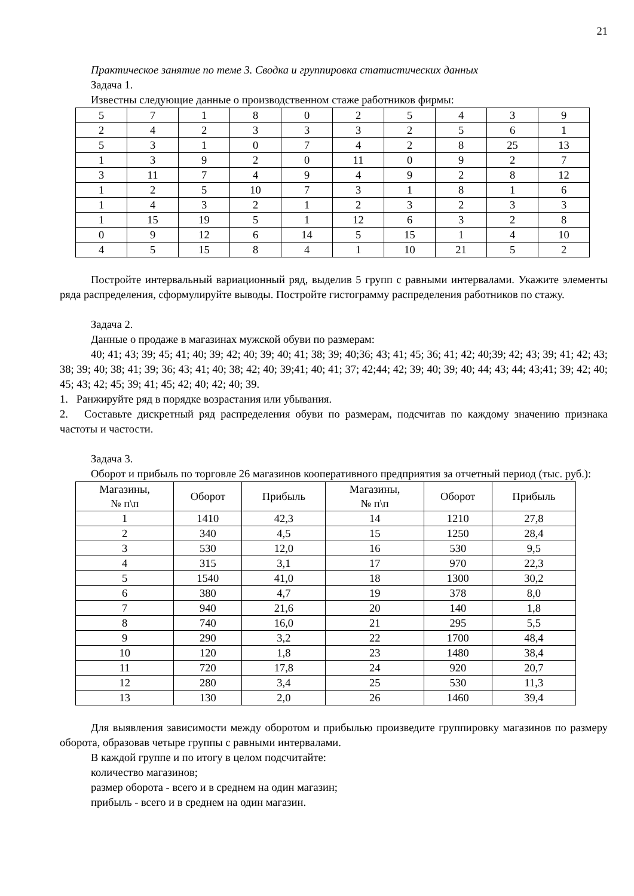21
Практическое занятие по теме 3. Сводка и группировка статистических данных
Задача 1.
Известны следующие данные о производственном стаже работников фирмы:
| 5 | 7 | 1 | 8 | 0 | 2 | 5 | 4 | 3 | 9 |
| 2 | 4 | 2 | 3 | 3 | 3 | 2 | 5 | 6 | 1 |
| 5 | 3 | 1 | 0 | 7 | 4 | 2 | 8 | 25 | 13 |
| 1 | 3 | 9 | 2 | 0 | 11 | 0 | 9 | 2 | 7 |
| 3 | 11 | 7 | 4 | 9 | 4 | 9 | 2 | 8 | 12 |
| 1 | 2 | 5 | 10 | 7 | 3 | 1 | 8 | 1 | 6 |
| 1 | 4 | 3 | 2 | 1 | 2 | 3 | 2 | 3 | 3 |
| 1 | 15 | 19 | 5 | 1 | 12 | 6 | 3 | 2 | 8 |
| 0 | 9 | 12 | 6 | 14 | 5 | 15 | 1 | 4 | 10 |
| 4 | 5 | 15 | 8 | 4 | 1 | 10 | 21 | 5 | 2 |
Постройте интервальный вариационный ряд, выделив 5 групп с равными интервалами. Укажите элементы ряда распределения, сформулируйте выводы. Постройте гистограмму распределения работников по стажу.
Задача 2.
Данные о продаже в магазинах мужской обуви по размерам:
40; 41; 43; 39; 45; 41; 40; 39; 42; 40; 39; 40; 41; 38; 39; 40;36; 43; 41; 45; 36; 41; 42; 40;39; 42; 43; 39; 41; 42; 43; 38; 39; 40; 38; 41; 39; 36; 43; 41; 40; 38; 42; 40; 39;41; 40; 41; 37; 42;44; 42; 39; 40; 39; 40; 44; 43; 44; 43;41; 39; 42; 40; 45; 43; 42; 45; 39; 41; 45; 42; 40; 42; 40; 39.
1. Ранжируйте ряд в порядке возрастания или убывания.
2. Составьте дискретный ряд распределения обуви по размерам, подсчитав по каждому значению признака частоты и частости.
Задача 3.
Оборот и прибыль по торговле 26 магазинов кооперативного предприятия за отчетный период (тыс. руб.):
| Магазины, № п\п | Оборот | Прибыль | Магазины, № п\п | Оборот | Прибыль |
| --- | --- | --- | --- | --- | --- |
| 1 | 1410 | 42,3 | 14 | 1210 | 27,8 |
| 2 | 340 | 4,5 | 15 | 1250 | 28,4 |
| 3 | 530 | 12,0 | 16 | 530 | 9,5 |
| 4 | 315 | 3,1 | 17 | 970 | 22,3 |
| 5 | 1540 | 41,0 | 18 | 1300 | 30,2 |
| 6 | 380 | 4,7 | 19 | 378 | 8,0 |
| 7 | 940 | 21,6 | 20 | 140 | 1,8 |
| 8 | 740 | 16,0 | 21 | 295 | 5,5 |
| 9 | 290 | 3,2 | 22 | 1700 | 48,4 |
| 10 | 120 | 1,8 | 23 | 1480 | 38,4 |
| 11 | 720 | 17,8 | 24 | 920 | 20,7 |
| 12 | 280 | 3,4 | 25 | 530 | 11,3 |
| 13 | 130 | 2,0 | 26 | 1460 | 39,4 |
Для выявления зависимости между оборотом и прибылью произведите группировку магазинов по размеру оборота, образовав четыре группы с равными интервалами.
В каждой группе и по итогу в целом подсчитайте:
количество магазинов;
размер оборота - всего и в среднем на один магазин;
прибыль - всего и в среднем на один магазин.